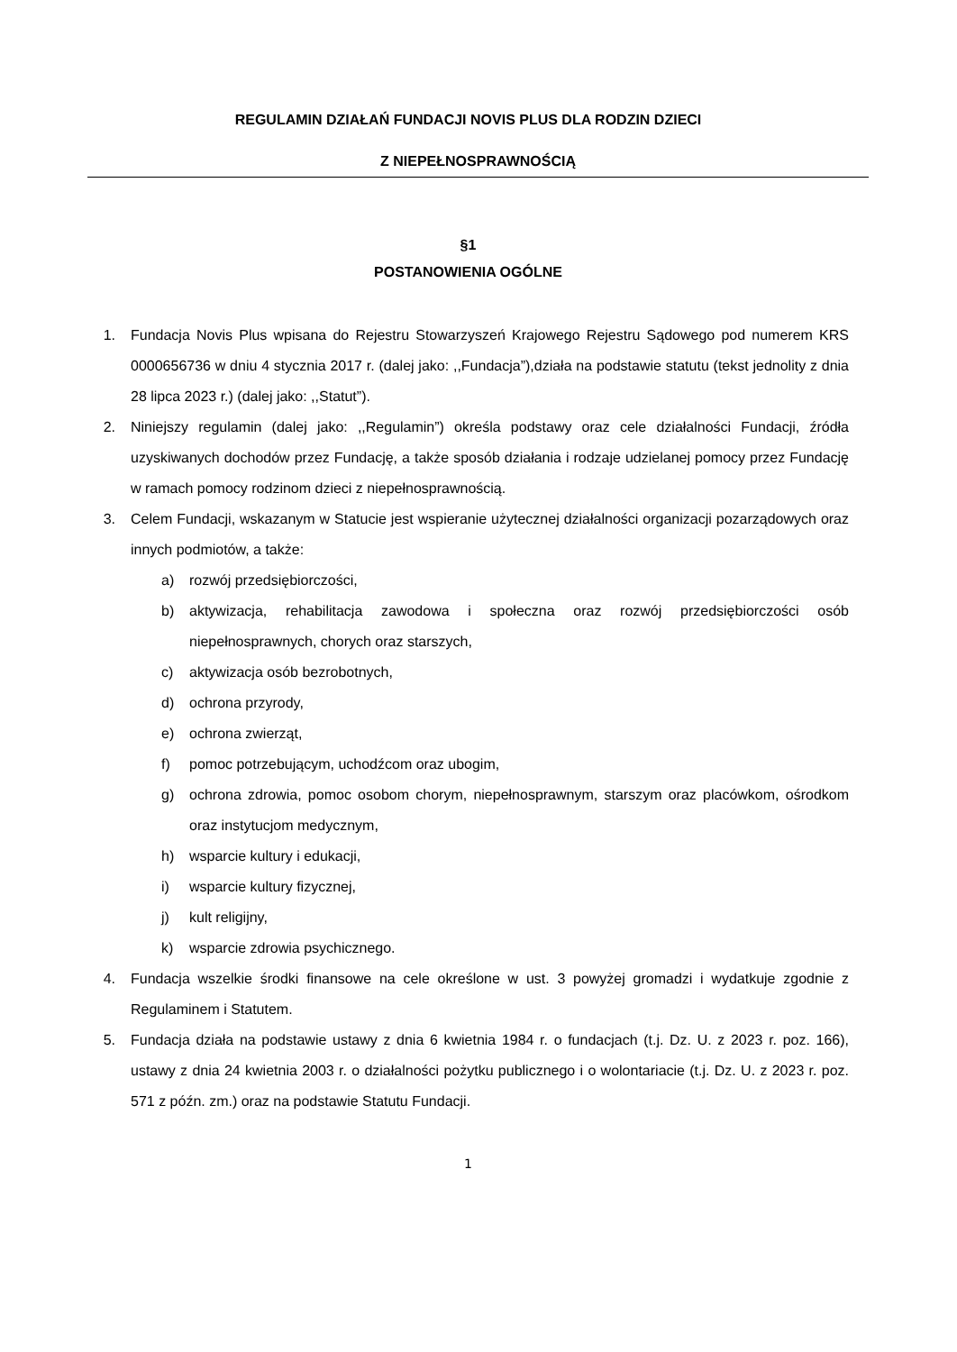REGULAMIN DZIAŁAŃ FUNDACJI NOVIS PLUS DLA RODZIN DZIECI
Z NIEPEŁNOSPRAWNOŚCIĄ
§1
POSTANOWIENIA OGÓLNE
1. Fundacja Novis Plus wpisana do Rejestru Stowarzyszeń Krajowego Rejestru Sądowego pod numerem KRS 0000656736 w dniu 4 stycznia 2017 r. (dalej jako: ,,Fundacja”),działa na podstawie statutu (tekst jednolity z dnia 28 lipca 2023 r.) (dalej jako: ,,Statut”).
2. Niniejszy regulamin (dalej jako: ,,Regulamin”) określa podstawy oraz cele działalności Fundacji, źródła uzyskiwanych dochodów przez Fundację, a także sposób działania i rodzaje udzielanej pomocy przez Fundację w ramach pomocy rodzinom dzieci z niepełnosprawnością.
3. Celem Fundacji, wskazanym w Statucie jest wspieranie użytecznej działalności organizacji pozarządowych oraz innych podmiotów, a także:
a) rozwój przedsiębiorczości,
b) aktywizacja, rehabilitacja zawodowa i społeczna oraz rozwój przedsiębiorczości osób niepełnosprawnych, chorych oraz starszych,
c) aktywizacja osób bezrobotnych,
d) ochrona przyrody,
e) ochrona zwierząt,
f) pomoc potrzebującym, uchodźcom oraz ubogim,
g) ochrona zdrowia, pomoc osobom chorym, niepełnosprawnym, starszym oraz placówkom, ośrodkom oraz instytucjom medycznym,
h) wsparcie kultury i edukacji,
i) wsparcie kultury fizycznej,
j) kult religijny,
k) wsparcie zdrowia psychicznego.
4. Fundacja wszelkie środki finansowe na cele określone w ust. 3 powyżej gromadzi i wydatkuje zgodnie z Regulaminem i Statutem.
5. Fundacja działa na podstawie ustawy z dnia 6 kwietnia 1984 r. o fundacjach (t.j. Dz. U. z 2023 r. poz. 166), ustawy z dnia 24 kwietnia 2003 r. o działalności pożytku publicznego i o wolontariacie (t.j. Dz. U. z 2023 r. poz. 571 z późn. zm.) oraz na podstawie Statutu Fundacji.
1